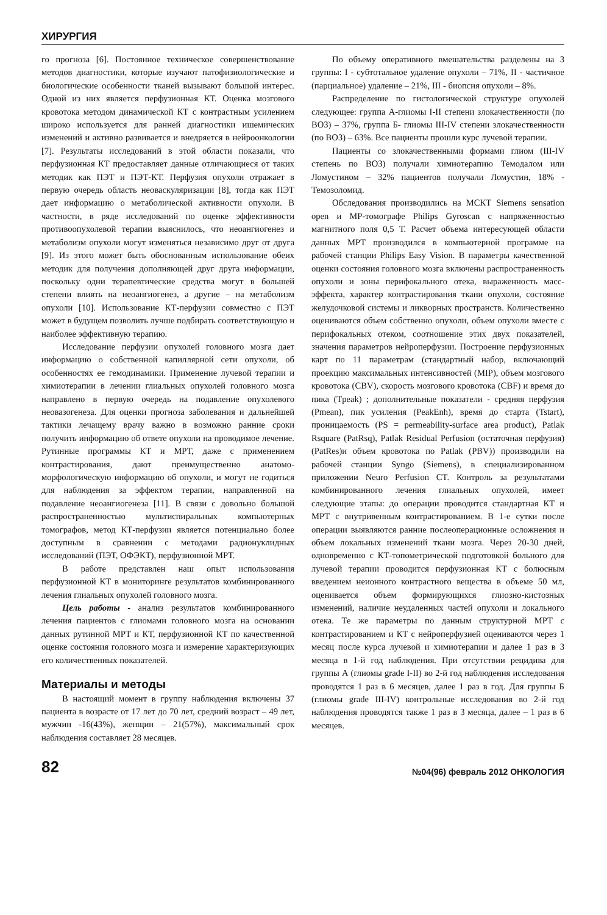ХИРУРГИЯ
го прогноза [6]. Постоянное техническое совершенствование методов диагностики, которые изучают патофизиологические и биологические особенности тканей вызывают большой интерес. Одной из них является перфузионная КТ. Оценка мозгового кровотока методом динамической КТ с контрастным усилением широко используется для ранней диагностики ишемических изменений и активно развивается и внедряется в нейроонкологии [7]. Результаты исследований в этой области показали, что перфузионная КТ предоставляет данные отличающиеся от таких методик как ПЭТ и ПЭТ-КТ. Перфузия опухоли отражает в первую очередь область неоваскуляризации [8], тогда как ПЭТ дает информацию о метаболической активности опухоли. В частности, в ряде исследований по оценке эффективности противоопухолевой терапии выяснилось, что неоангиогенез и метаболизм опухоли могут изменяться независимо друг от друга [9]. Из этого может быть обоснованным использование обеих методик для получения дополняющей друг друга информации, поскольку одни терапевтические средства могут в большей степени влиять на неоангиогенез, а другие – на метаболизм опухоли [10]. Использование КТ-перфузии совместно с ПЭТ может в будущем позволить лучше подбирать соответствующую и наиболее эффективную терапию.
Исследование перфузии опухолей головного мозга дает информацию о собственной капиллярной сети опухоли, об особенностях ее гемодинамики. Применение лучевой терапии и химиотерапии в лечении глиальных опухолей головного мозга направлено в первую очередь на подавление опухолевого неовазогенеза. Для оценки прогноза заболевания и дальнейшей тактики лечащему врачу важно в возможно ранние сроки получить информацию об ответе опухоли на проводимое лечение. Рутинные программы КТ и МРТ, даже с применением контрастирования, дают преимущественно анатомо-морфологическую информацию об опухоли, и могут не годиться для наблюдения за эффектом терапии, направленной на подавление неоангиогенеза [11]. В связи с довольно большой распространенностью мультиспиральных компьютерных томографов, метод КТ-перфузии является потенциально более доступным в сравнении с методами радионуклидных исследований (ПЭТ, ОФЭКТ), перфузионной МРТ.
В работе представлен наш опыт использования перфузионной КТ в мониторинге результатов комбинированного лечения глиальных опухолей головного мозга.
Цель работы - анализ результатов комбинированного лечения пациентов с глиомами головного мозга на основании данных рутинной МРТ и КТ, перфузионной КТ по качественной оценке состояния головного мозга и измерение характеризующих его количественных показателей.
Материалы и методы
В настоящий момент в группу наблюдения включены 37 пациента в возрасте от 17 лет до 70 лет, средний возраст – 49 лет, мужчин -16(43%), женщин – 21(57%), максимальный срок наблюдения составляет 28 месяцев.
По объему оперативного вмешательства разделены на 3 группы: I - субтотальное удаление опухоли – 71%, II - частичное (парциальное) удаление – 21%, III - биопсия опухоли – 8%.
Распределение по гистологической структуре опухолей следующее: группа А-глиомы I-II степени злокачественности (по ВОЗ) – 37%, группа Б- глиомы III-IV степени злокачественности (по ВОЗ) – 63%. Все пациенты прошли курс лучевой терапии.
Пациенты со злокачественными формами глиом (III-IV степень по ВОЗ) получали химиотерапию Темодалом или Ломустином – 32% пациентов получали Ломустин, 18% - Темозоломид.
Обследования производились на МСКТ Siemens sensation open и МР-томографе Philips Gyroscan с напряженностью магнитного поля 0,5 Т. Расчет объема интересующей области данных МРТ производился в компьютерной программе на рабочей станции Philips Easy Vision. В параметры качественной оценки состояния головного мозга включены распространенность опухоли и зоны перифокального отека, выраженность масс-эффекта, характер контрастирования ткани опухоли, состояние желудочковой системы и ликворных пространств. Количественно оцениваются объем собственно опухоли, объем опухоли вместе с перифокальных отеком, соотношение этих двух показателей, значения параметров нейроперфузии. Построение перфузионных карт по 11 параметрам (стандартный набор, включающий проекцию максимальных интенсивностей (MIP), объем мозгового кровотока (CBV), скорость мозгового кровотока (CBF) и время до пика (Tpeak) ; дополнительные показатели - средняя перфузия (Pmean), пик усиления (PeakEnh), время до старта (Tstart), проницаемость (PS = permeability-surface area product), Patlak Rsquare (PatRsq), Patlak Residual Perfusion (остаточная перфузия) (PatRes)и объем кровотока по Patlak (PBV)) производили на рабочей станции Syngo (Siemens), в специализированном приложении Neuro Perfusion CT. Контроль за результатами комбинированного лечения глиальных опухолей, имеет следующие этапы: до операции проводится стандартная КТ и МРТ с внутривенным контрастированием. В 1-е сутки после операции выявляются ранние послеоперационные осложнения и объем локальных изменений ткани мозга. Через 20-30 дней, одновременно с КТ-топометрической подготовкой больного для лучевой терапии проводится перфузионная КТ с болюсным введением неионного контрастного вещества в объеме 50 мл, оценивается объем формирующихся глиозно-кистозных изменений, наличие неудаленных частей опухоли и локального отека. Те же параметры по данным структурной МРТ с контрастированием и КТ с нейроперфузией оцениваются через 1 месяц после курса лучевой и химиотерапии и далее 1 раз в 3 месяца в 1-й год наблюдения. При отсутствии рецидива для группы А (глиомы grade I-II) во 2-й год наблюдения исследования проводятся 1 раз в 6 месяцев, далее 1 раз в год. Для группы Б (глиомы grade III-IV) контрольные исследования во 2-й год наблюдения проводятся также 1 раз в 3 месяца, далее – 1 раз в 6 месяцев.
82 №04(96) февраль 2012 ОНКОЛОГИЯ